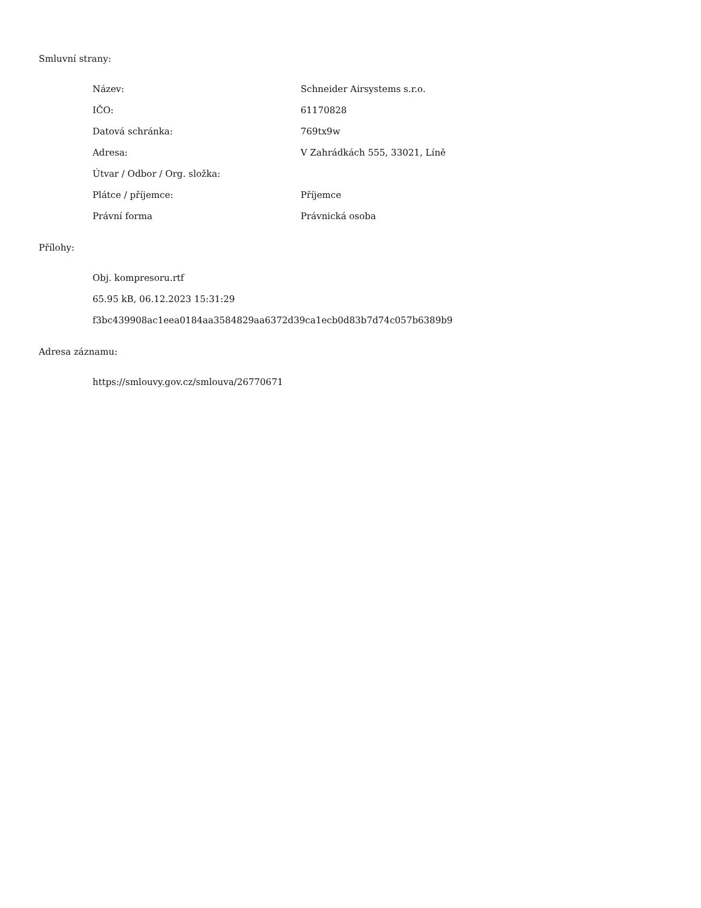Smluvní strany:
| Název: | Schneider Airsystems s.r.o. |
| IČO: | 61170828 |
| Datová schránka: | 769tx9w |
| Adresa: | V Zahrádkách 555, 33021, Líně |
| Útvar / Odbor / Org. složka: | |
| Plátce / příjemce: | Příjemce |
| Právní forma | Právnická osoba |
Přílohy:
Obj. kompresoru.rtf
65.95 kB, 06.12.2023 15:31:29
f3bc439908ac1eea0184aa3584829aa6372d39ca1ecb0d83b7d74c057b6389b9
Adresa záznamu:
https://smlouvy.gov.cz/smlouva/26770671